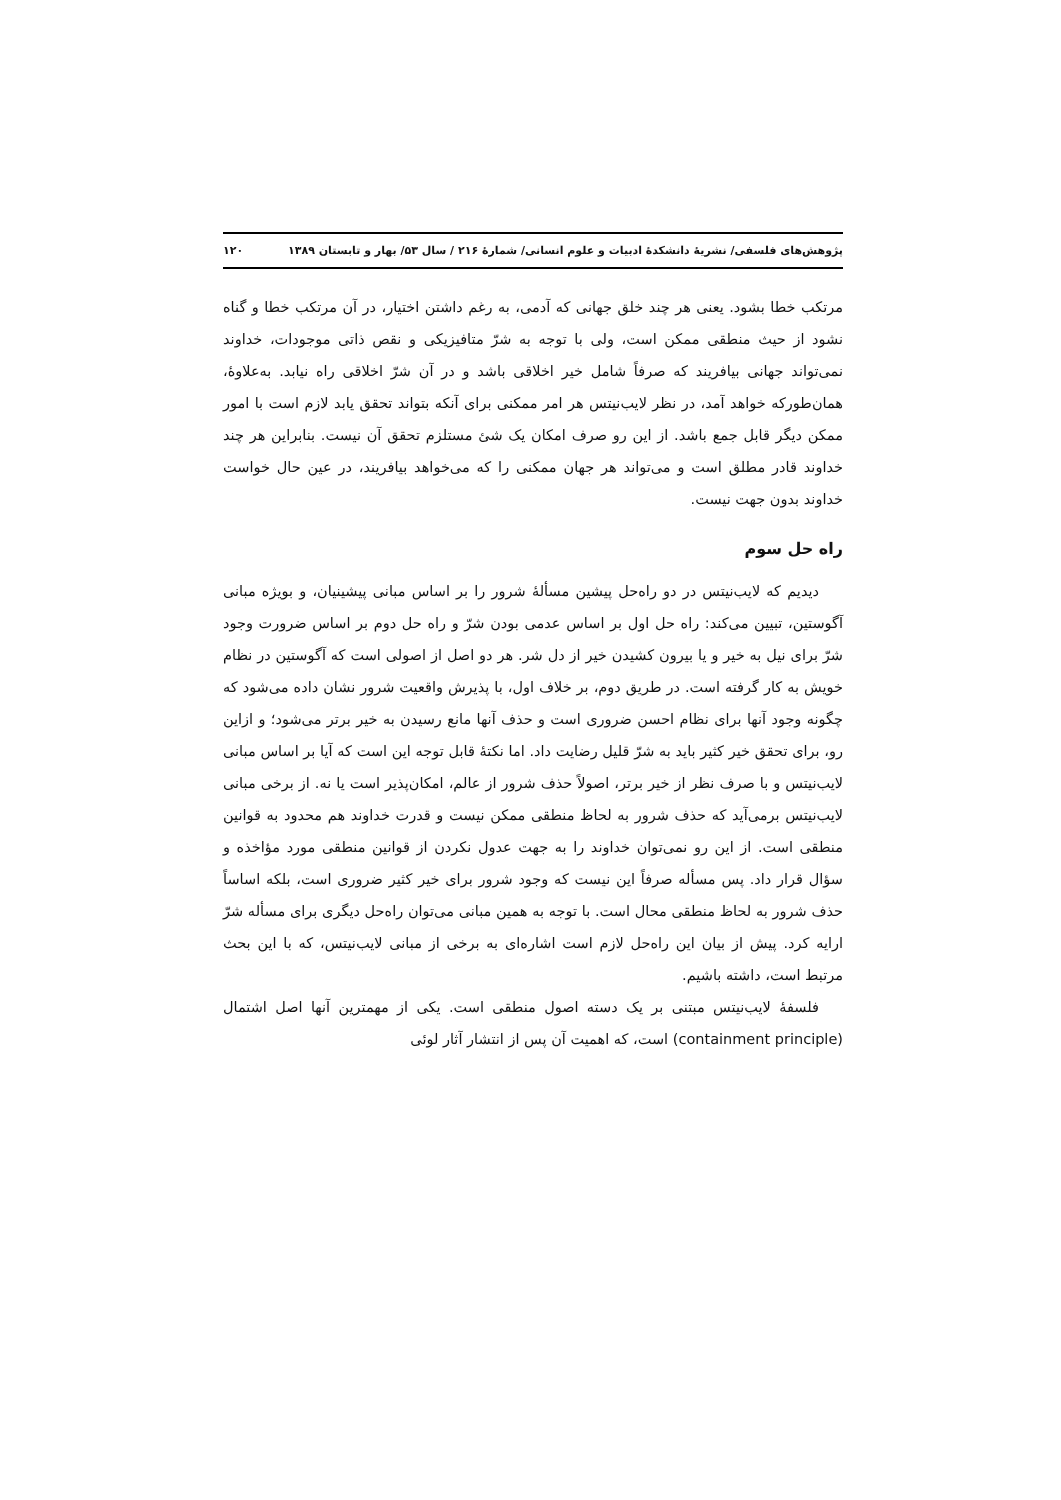پژوهش‌های فلسفی/ نشریهٔ دانشکدهٔ ادبیات و علوم انسانی/ شمارهٔ ۲۱۶ / سال ۵۳/ بهار و تابستان ۱۳۸۹ ۱۲۰
مرتکب خطا بشود. یعنی هر چند خلق جهانی که آدمی، به رغم داشتن اختیار، در آن مرتکب خطا و گناه نشود از حیث منطقی ممکن است، ولی با توجه به شرّ متافیزیکی و نقص ذاتی موجودات، خداوند نمی‌تواند جهانی بیافریند که صرفاً شامل خیر اخلاقی باشد و در آن شرّ اخلاقی راه نیابد. به‌علاوهٔ، همان‌طورکه خواهد آمد، در نظر لایب‌نیتس هر امر ممکنی برای آنکه بتواند تحقق یابد لازم است با امور ممکن دیگر قابل جمع باشد. از این رو صرف امکان یک شئ مستلزم تحقق آن نیست. بنابراین هر چند خداوند قادر مطلق است و می‌تواند هر جهان ممکنی را که می‌خواهد بیافریند، در عین حال خواست خداوند بدون جهت نیست.
راه حل سوم
دیدیم که لایب‌نیتس در دو راه‌حل پیشین مسألهٔ شرور را بر اساس مبانی پیشینیان، و بویژه مبانی آگوستین، تبیین می‌کند: راه حل اول بر اساس عدمی بودن شرّ و راه حل دوم بر اساس ضرورت وجود شرّ برای نیل به خیر و یا بیرون کشیدن خیر از دل شر. هر دو اصل از اصولی است که آگوستین در نظام خویش به کار گرفته است. در طریق دوم، بر خلاف اول، با پذیرش واقعیت شرور نشان داده می‌شود که چگونه وجود آنها برای نظام احسن ضروری است و حذف آنها مانع رسیدن به خیر برتر می‌شود؛ و ازاین رو، برای تحقق خیر کثیر باید به شرّ قلیل رضایت داد. اما نکتهٔ قابل توجه این است که آیا بر اساس مبانی لایب‌نیتس و با صرف نظر از خیر برتر، اصولاً حذف شرور از عالم، امکان‌پذیر است یا نه. از برخی مبانی لایب‌نیتس برمی‌آید که حذف شرور به لحاظ منطقی ممکن نیست و قدرت خداوند هم محدود به قوانین منطقی است. از این رو نمی‌توان خداوند را به جهت عدول نکردن از قوانین منطقی مورد مؤاخذه و سؤال قرار داد. پس مسأله صرفاً این نیست که وجود شرور برای خیر کثیر ضروری است، بلکه اساساً حذف شرور به لحاظ منطقی محال است. با توجه به همین مبانی می‌توان راه‌حل دیگری برای مسأله شرّ ارایه کرد. پیش از بیان این راه‌حل لازم است اشاره‌ای به برخی از مبانی لایب‌نیتس، که با این بحث مرتبط است، داشته باشیم.
فلسفهٔ لایب‌نیتس مبتنی بر یک دسته اصول منطقی است. یکی از مهمترین آنها اصل اشتمال (containment principle) است، که اهمیت آن پس از انتشار آثار لوئی